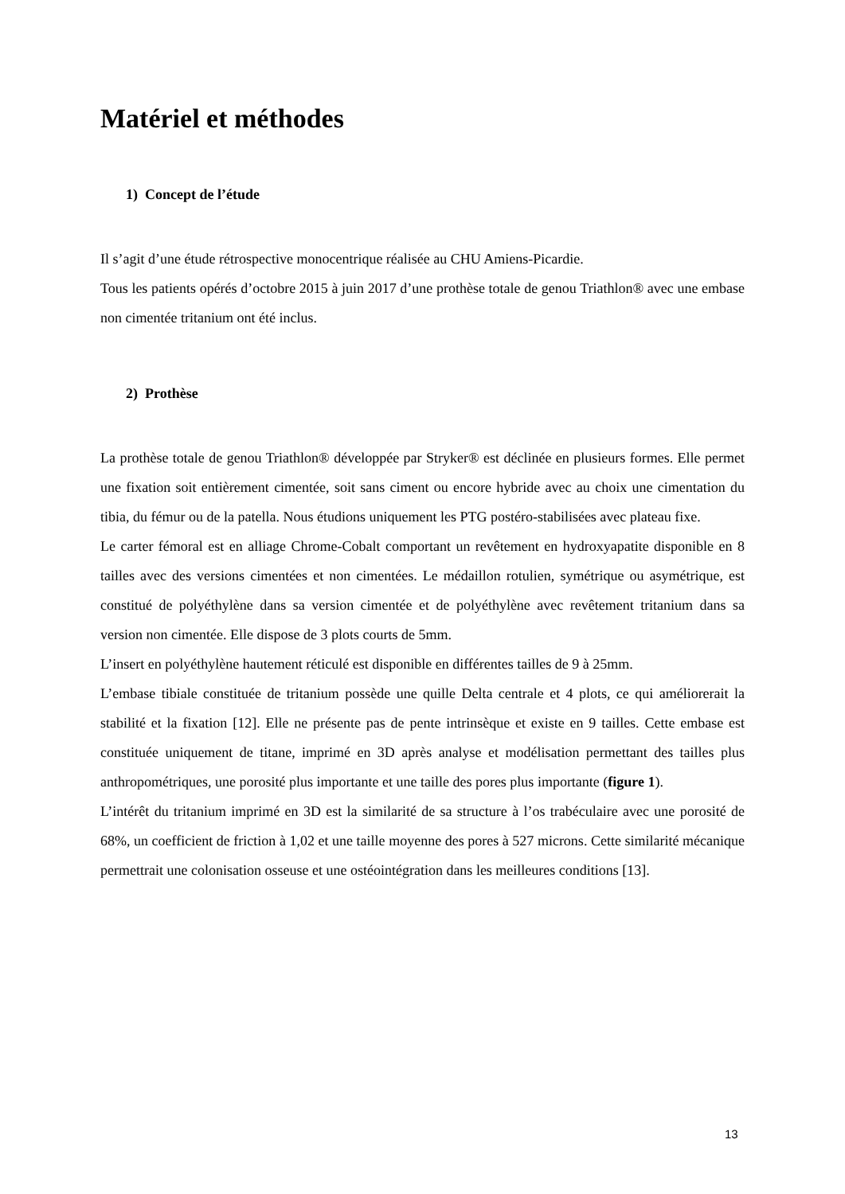Matériel et méthodes
1) Concept de l’étude
Il s’agit d’une étude rétrospective monocentrique réalisée au CHU Amiens-Picardie.
Tous les patients opérés d’octobre 2015 à juin 2017 d’une prothèse totale de genou Triathlon® avec une embase non cimentée tritanium ont été inclus.
2) Prothèse
La prothèse totale de genou Triathlon® développée par Stryker® est déclinée en plusieurs formes. Elle permet une fixation soit entièrement cimentée, soit sans ciment ou encore hybride avec au choix une cimentation du tibia, du fémur ou de la patella. Nous étudions uniquement les PTG postéro-stabilisées avec plateau fixe.
Le carter fémoral est en alliage Chrome-Cobalt comportant un revêtement en hydroxyapatite disponible en 8 tailles avec des versions cimentées et non cimentées. Le médaillon rotulien, symétrique ou asymétrique, est constitué de polyéthylène dans sa version cimentée et de polyéthylène avec revêtement tritanium dans sa version non cimentée. Elle dispose de 3 plots courts de 5mm.
L’insert en polyéthylène hautement réticulé est disponible en différentes tailles de 9 à 25mm.
L’embase tibiale constituée de tritanium possède une quille Delta centrale et 4 plots, ce qui améliorerait la stabilité et la fixation [12]. Elle ne présente pas de pente intrinsèque et existe en 9 tailles. Cette embase est constituée uniquement de titane, imprimé en 3D après analyse et modélisation permettant des tailles plus anthropométriques, une porosité plus importante et une taille des pores plus importante (figure 1).
L’intérêt du tritanium imprimé en 3D est la similarité de sa structure à l’os trabéculaire avec une porosité de 68%, un coefficient de friction à 1,02 et une taille moyenne des pores à 527 microns. Cette similarité mécanique permettrait une colonisation osseuse et une ostéointégration dans les meilleures conditions [13].
13